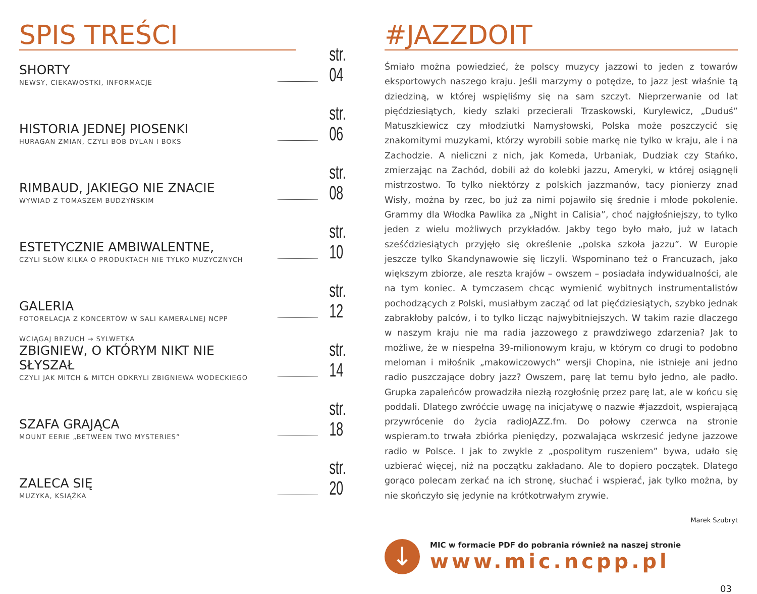SPIS TREŚCI
SHORTY
NEWSY, CIEKAWOSTKI, INFORMACJE
str. 04
HISTORIA JEDNEJ PIOSENKI
HURAGAN ZMIAN, CZYLI BOB DYLAN I BOKS
str. 06
RIMBAUD, JAKIEGO NIE ZNACIE
WYWIAD Z TOMASZEM BUDZYŃSKIM
str. 08
ESTETYCZNIE AMBIWALENTNE,
CZYLI SŁÓW KILKA O PRODUKTACH NIE TYLKO MUZYCZNYCH
str. 10
GALERIA
FOTORELACJA Z KONCERTÓW W SALI KAMERALNEJ NCPP
str. 12
WCIĄGAJ BRZUCH → SYLWETKA
ZBIGNIEW, O KTÓRYM NIKT NIE SŁYSZAŁ
CZYLI JAK MITCH & MITCH ODKRYLI ZBIGNIEWA WODECKIEGO
str. 14
SZAFA GRAJĄCA
MOUNT EERIE „BETWEEN TWO MYSTERIES”
str. 18
ZALECA SIĘ
MUZYKA, KSIĄŻKA
str. 20
#JAZZDOIT
Śmiało można powiedzieć, że polscy muzycy jazzowi to jeden z towarów eksportowych naszego kraju. Jeśli marzymy o potędze, to jazz jest właśnie tą dziedziną, w której wspięliśmy się na sam szczyt. Nieprzerwanie od lat pięćdziesiątych, kiedy szlaki przecierali Trzaskowski, Kurylewicz, „Duduś” Matuszkiewicz czy młodziutki Namysłowski, Polska może poszczycić się znakomitymi muzykami, którzy wyrobili sobie markę nie tylko w kraju, ale i na Zachodzie. A nieliczni z nich, jak Komeda, Urbaniak, Dudziak czy Stańko, zmierzając na Zachód, dobili aż do kolebki jazzu, Ameryki, w której osiągnęli mistrzostwo. To tylko niektórzy z polskich jazzmanów, tacy pionierzy znad Wisły, można by rzec, bo już za nimi pojawiło się średnie i młode pokolenie. Grammy dla Włodka Pawlika za „Night in Calisia”, choć najgłośniejszy, to tylko jeden z wielu możliwych przykładów. Jakby tego było mało, już w latach sześćdziesiątych przyjęło się określenie „polska szkoła jazzu”. W Europie jeszcze tylko Skandynawowie się liczyli. Wspominano też o Francuzach, jako większym zbiorze, ale reszta krajów – owszem – posiadała indywidualności, ale na tym koniec. A tymczasem chcąc wymienić wybitnych instrumentalistów pochodzących z Polski, musiałbym zacząć od lat pięćdziesiątych, szybko jednak zabrakłoby palców, i to tylko licząc najwybitniejszych. W takim razie dlaczego w naszym kraju nie ma radia jazzowego z prawdziwego zdarzenia? Jak to możliwe, że w niespełna 39-milionowym kraju, w którym co drugi to podobno meloman i miłośnik „makowiczowych” wersji Chopina, nie istnieje ani jedno radio puszczające dobry jazz? Owszem, parę lat temu było jedno, ale padło. Grupka zapaleńców prowadziła niezłą rozgłośnię przez parę lat, ale w końcu się poddali. Dlatego zwróćcie uwagę na inicjatywę o nazwie #jazzdoit, wspierającą przywrócenie do życia radioJAZZ.fm. Do połowy czerwca na stronie wspieram.to trwała zbiórka pieniędzy, pozwalająca wskrzesić jedyne jazzowe radio w Polsce. I jak to zwykle z „pospolitym ruszeniem” bywa, udało się uzbierać więcej, niż na początku zakładano. Ale to dopiero początek. Dlatego gorąco polecam zerkać na ich stronę, słuchać i wspierać, jak tylko można, by nie skończyło się jedynie na krótkotrwałym zrywie.
Marek Szubryt
↓
MIC w formacie PDF do pobrania również na naszej stronie
www.mic.ncpp.pl
03